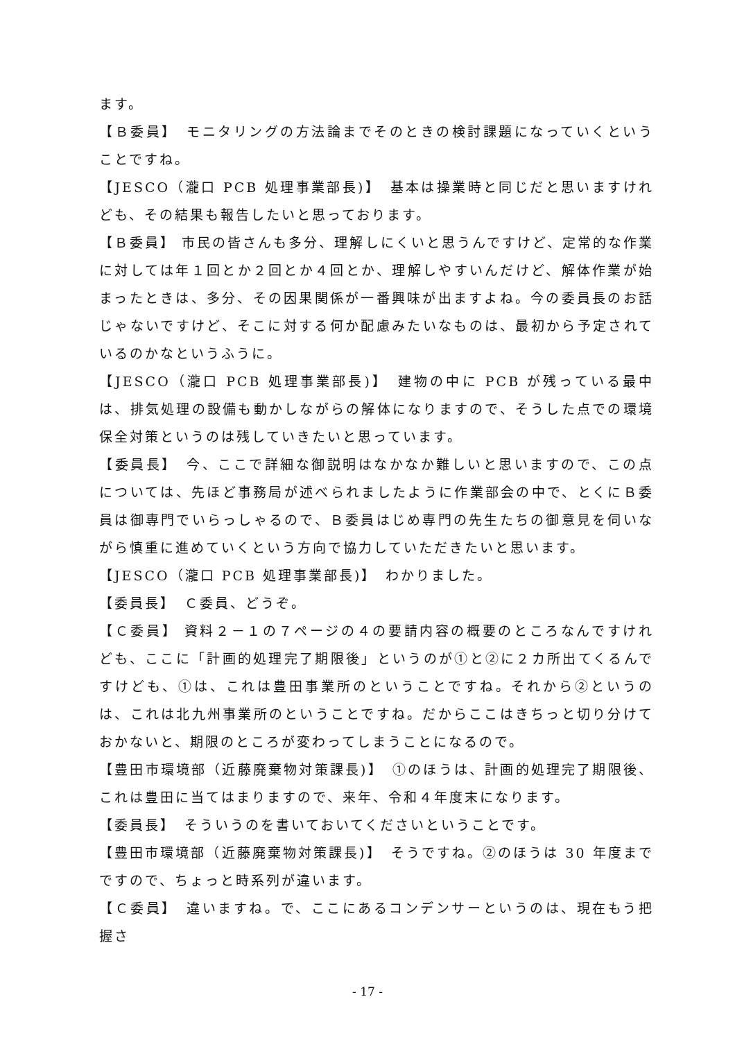ます。
【Ｂ委員】　モニタリングの方法論までそのときの検討課題になっていくということですね。
【JESCO（瀧口 PCB 処理事業部長)】　基本は操業時と同じだと思いますけれども、その結果も報告したいと思っております。
【Ｂ委員】 市民の皆さんも多分、理解しにくいと思うんですけど、定常的な作業に対しては年１回とか２回とか４回とか、理解しやすいんだけど、解体作業が始まったときは、多分、その因果関係が一番興味が出ますよね。今の委員長のお話じゃないですけど、そこに対する何か配慮みたいなものは、最初から予定されているのかなというふうに。
【JESCO（瀧口 PCB 処理事業部長)】　建物の中に PCB が残っている最中は、排気処理の設備も動かしながらの解体になりますので、そうした点での環境保全対策というのは残していきたいと思っています。
【委員長】　今、ここで詳細な御説明はなかなか難しいと思いますので、この点については、先ほど事務局が述べられましたように作業部会の中で、とくにＢ委員は御専門でいらっしゃるので、Ｂ委員はじめ専門の先生たちの御意見を伺いながら慎重に進めていくという方向で協力していただきたいと思います。
【JESCO（瀧口 PCB 処理事業部長)】　わかりました。
【委員長】　Ｃ委員、どうぞ。
【Ｃ委員】 資料２－１の７ページの４の要請内容の概要のところなんですけれども、ここに「計画的処理完了期限後」というのが①と②に２カ所出てくるんですけども、①は、これは豊田事業所のということですね。それから②というのは、これは北九州事業所のということですね。だからここはきちっと切り分けておかないと、期限のところが変わってしまうことになるので。
【豊田市環境部（近藤廃棄物対策課長)】　①のほうは、計画的処理完了期限後、これは豊田に当てはまりますので、来年、令和４年度末になります。
【委員長】　そういうのを書いておいてくださいということです。
【豊田市環境部（近藤廃棄物対策課長)】　そうですね。②のほうは 30 年度までですので、ちょっと時系列が違います。
【Ｃ委員】　違いますね。で、ここにあるコンデンサーというのは、現在もう把握さ
- 17 -